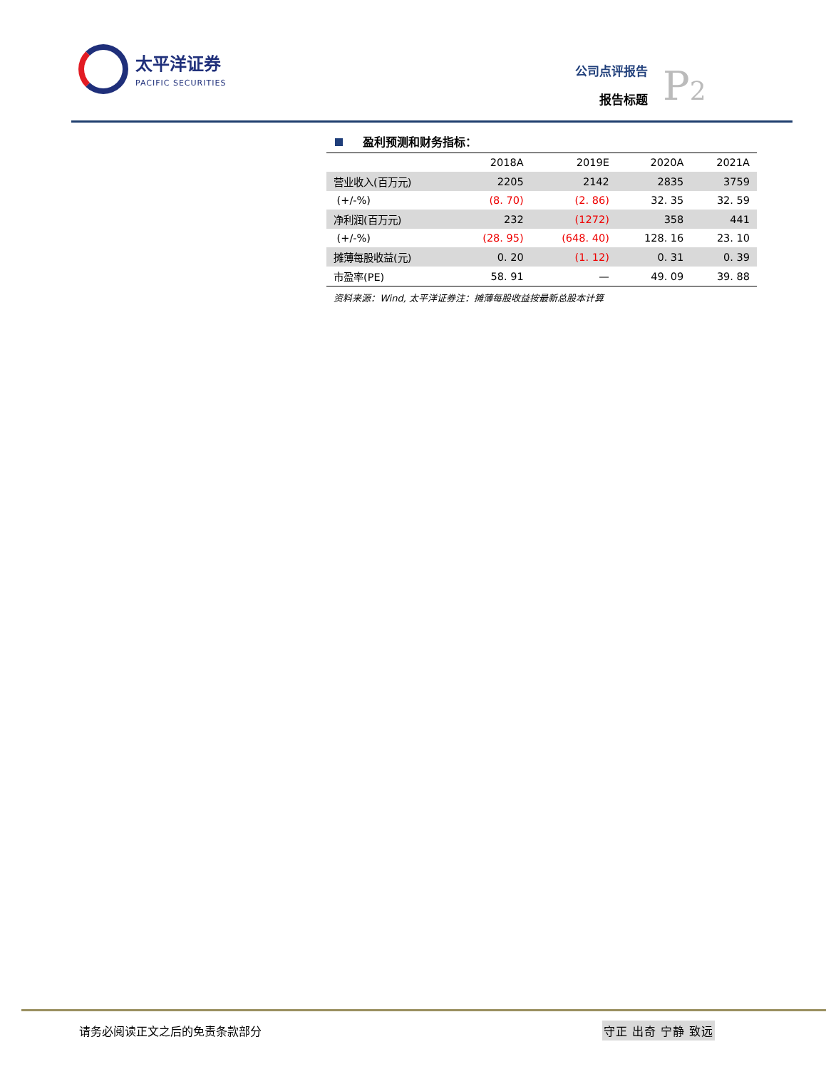太平洋证券
PACIFIC SECURITIES
公司点评报告
报告标题
P2
盈利预测和财务指标：
| | 2018A | 2019E | 2020A | 2021A |
| --- | --- | --- | --- | --- |
| 营业收入(百万元) | 2205 | 2142 | 2835 | 3759 |
| (+/-%) | (8. 70) | (2. 86) | 32. 35 | 32. 59 |
| 净利润(百万元) | 232 | (1272) | 358 | 441 |
| (+/-%) | (28. 95) | (648. 40) | 128. 16 | 23. 10 |
| 摊薄每股收益(元) | 0. 20 | (1. 12) | 0. 31 | 0. 39 |
| 市盈率(PE) | 58. 91 | — | 49. 09 | 39. 88 |
资料来源：Wind, 太平洋证券注：摊薄每股收益按最新总股本计算
请务必阅读正文之后的免责条款部分 守正 出奇 宁静 致远